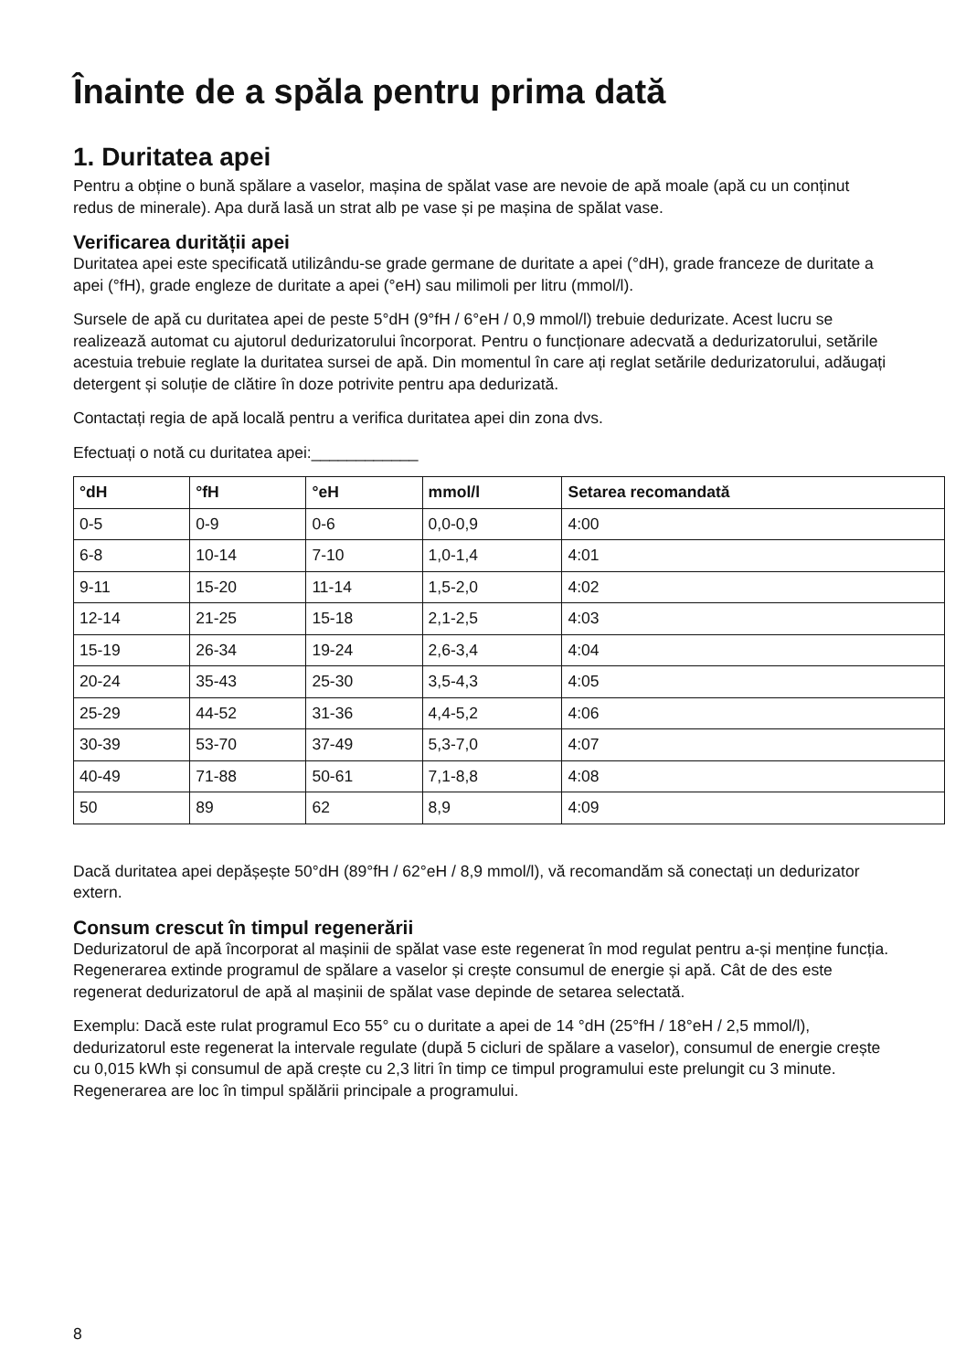Înainte de a spăla pentru prima dată
1. Duritatea apei
Pentru a obține o bună spălare a vaselor, mașina de spălat vase are nevoie de apă moale (apă cu un conținut redus de minerale). Apa dură lasă un strat alb pe vase și pe mașina de spălat vase.
Verificarea durității apei
Duritatea apei este specificată utilizându-se grade germane de duritate a apei (°dH), grade franceze de duritate a apei (°fH), grade engleze de duritate a apei (°eH) sau milimoli per litru (mmol/l).
Sursele de apă cu duritatea apei de peste 5°dH (9°fH / 6°eH / 0,9 mmol/l) trebuie dedurizate. Acest lucru se realizează automat cu ajutorul dedurizatorului încorporat. Pentru o funcționare adecvată a dedurizatorului, setările acestuia trebuie reglate la duritatea sursei de apă. Din momentul în care ați reglat setările dedurizatorului, adăugați detergent și soluție de clătire în doze potrivite pentru apa dedurizată.
Contactați regia de apă locală pentru a verifica duritatea apei din zona dvs.
Efectuați o notă cu duritatea apei:____________
| °dH | °fH | °eH | mmol/l | Setarea recomandată |
| --- | --- | --- | --- | --- |
| 0-5 | 0-9 | 0-6 | 0,0-0,9 | 4:00 |
| 6-8 | 10-14 | 7-10 | 1,0-1,4 | 4:01 |
| 9-11 | 15-20 | 11-14 | 1,5-2,0 | 4:02 |
| 12-14 | 21-25 | 15-18 | 2,1-2,5 | 4:03 |
| 15-19 | 26-34 | 19-24 | 2,6-3,4 | 4:04 |
| 20-24 | 35-43 | 25-30 | 3,5-4,3 | 4:05 |
| 25-29 | 44-52 | 31-36 | 4,4-5,2 | 4:06 |
| 30-39 | 53-70 | 37-49 | 5,3-7,0 | 4:07 |
| 40-49 | 71-88 | 50-61 | 7,1-8,8 | 4:08 |
| 50 | 89 | 62 | 8,9 | 4:09 |
Dacă duritatea apei depășește 50°dH (89°fH / 62°eH / 8,9 mmol/l), vă recomandăm să conectați un dedurizator extern.
Consum crescut în timpul regenerării
Dedurizatorul de apă încorporat al mașinii de spălat vase este regenerat în mod regulat pentru a-și menține funcția. Regenerarea extinde programul de spălare a vaselor și crește consumul de energie și apă. Cât de des este regenerat dedurizatorul de apă al mașinii de spălat vase depinde de setarea selectată.
Exemplu: Dacă este rulat programul Eco 55° cu o duritate a apei de 14 °dH (25°fH / 18°eH / 2,5 mmol/l), dedurizatorul este regenerat la intervale regulate (după 5 cicluri de spălare a vaselor), consumul de energie crește cu 0,015 kWh și consumul de apă crește cu 2,3 litri în timp ce timpul programului este prelungit cu 3 minute. Regenerarea are loc în timpul spălării principale a programului.
8